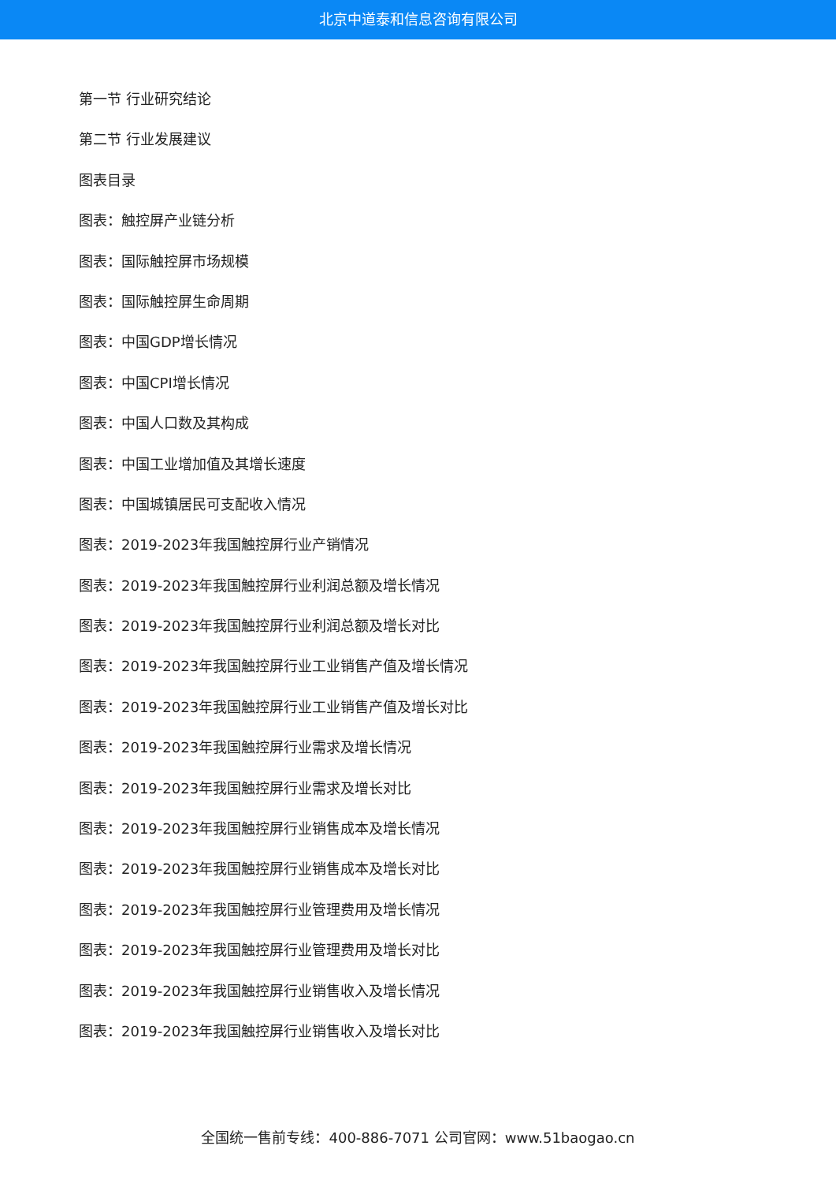北京中道泰和信息咨询有限公司
第一节 行业研究结论
第二节 行业发展建议
图表目录
图表：触控屏产业链分析
图表：国际触控屏市场规模
图表：国际触控屏生命周期
图表：中国GDP增长情况
图表：中国CPI增长情况
图表：中国人口数及其构成
图表：中国工业增加值及其增长速度
图表：中国城镇居民可支配收入情况
图表：2019-2023年我国触控屏行业产销情况
图表：2019-2023年我国触控屏行业利润总额及增长情况
图表：2019-2023年我国触控屏行业利润总额及增长对比
图表：2019-2023年我国触控屏行业工业销售产值及增长情况
图表：2019-2023年我国触控屏行业工业销售产值及增长对比
图表：2019-2023年我国触控屏行业需求及增长情况
图表：2019-2023年我国触控屏行业需求及增长对比
图表：2019-2023年我国触控屏行业销售成本及增长情况
图表：2019-2023年我国触控屏行业销售成本及增长对比
图表：2019-2023年我国触控屏行业管理费用及增长情况
图表：2019-2023年我国触控屏行业管理费用及增长对比
图表：2019-2023年我国触控屏行业销售收入及增长情况
图表：2019-2023年我国触控屏行业销售收入及增长对比
全国统一售前专线：400-886-7071 公司官网：www.51baogao.cn